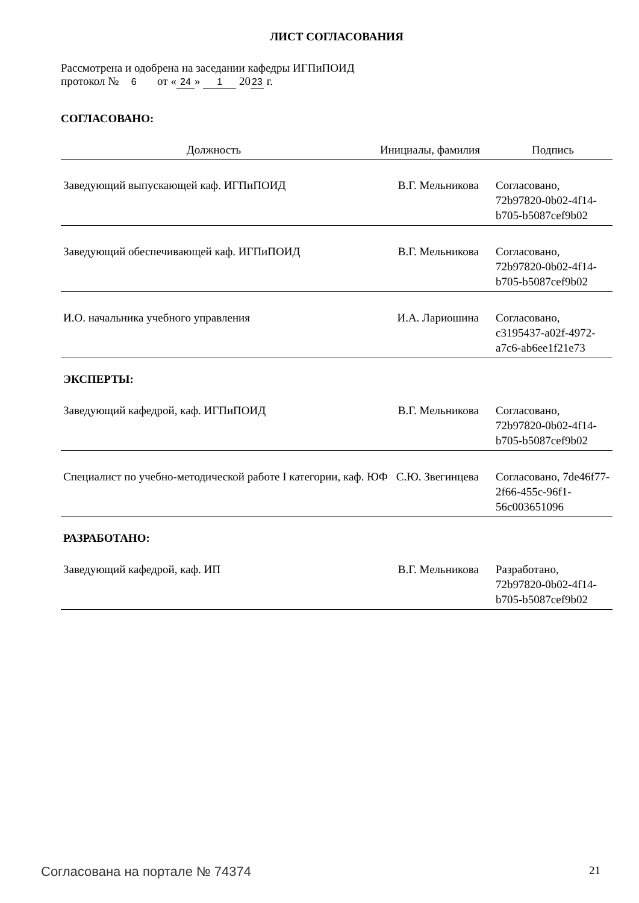ЛИСТ СОГЛАСОВАНИЯ
Рассмотрена и одобрена на заседании кафедры ИГПиПОИД
протокол № 6 от « 24 » 1 20 23 г.
СОГЛАСОВАНО:
| Должность | Инициалы, фамилия | Подпись |
| --- | --- | --- |
| Заведующий выпускающей каф. ИГПиПОИД | В.Г. Мельникова | Согласовано, 72b97820-0b02-4f14-b705-b5087cef9b02 |
| Заведующий обеспечивающей каф. ИГПиПОИД | В.Г. Мельникова | Согласовано, 72b97820-0b02-4f14-b705-b5087cef9b02 |
| И.О. начальника учебного управления | И.А. Лариошина | Согласовано, c3195437-a02f-4972-a7c6-ab6ee1f21e73 |
ЭКСПЕРТЫ:
| Заведующий кафедрой, каф. ИГПиПОИД | В.Г. Мельникова | Согласовано, 72b97820-0b02-4f14-b705-b5087cef9b02 |
| Специалист по учебно-методической работе I категории, каф. ЮФ | С.Ю. Звегинцева | Согласовано, 7de46f77-2f66-455c-96f1-56c003651096 |
РАЗРАБОТАНО:
| Заведующий кафедрой, каф. ИП | В.Г. Мельникова | Разработано, 72b97820-0b02-4f14-b705-b5087cef9b02 |
Согласована на портале № 74374 21